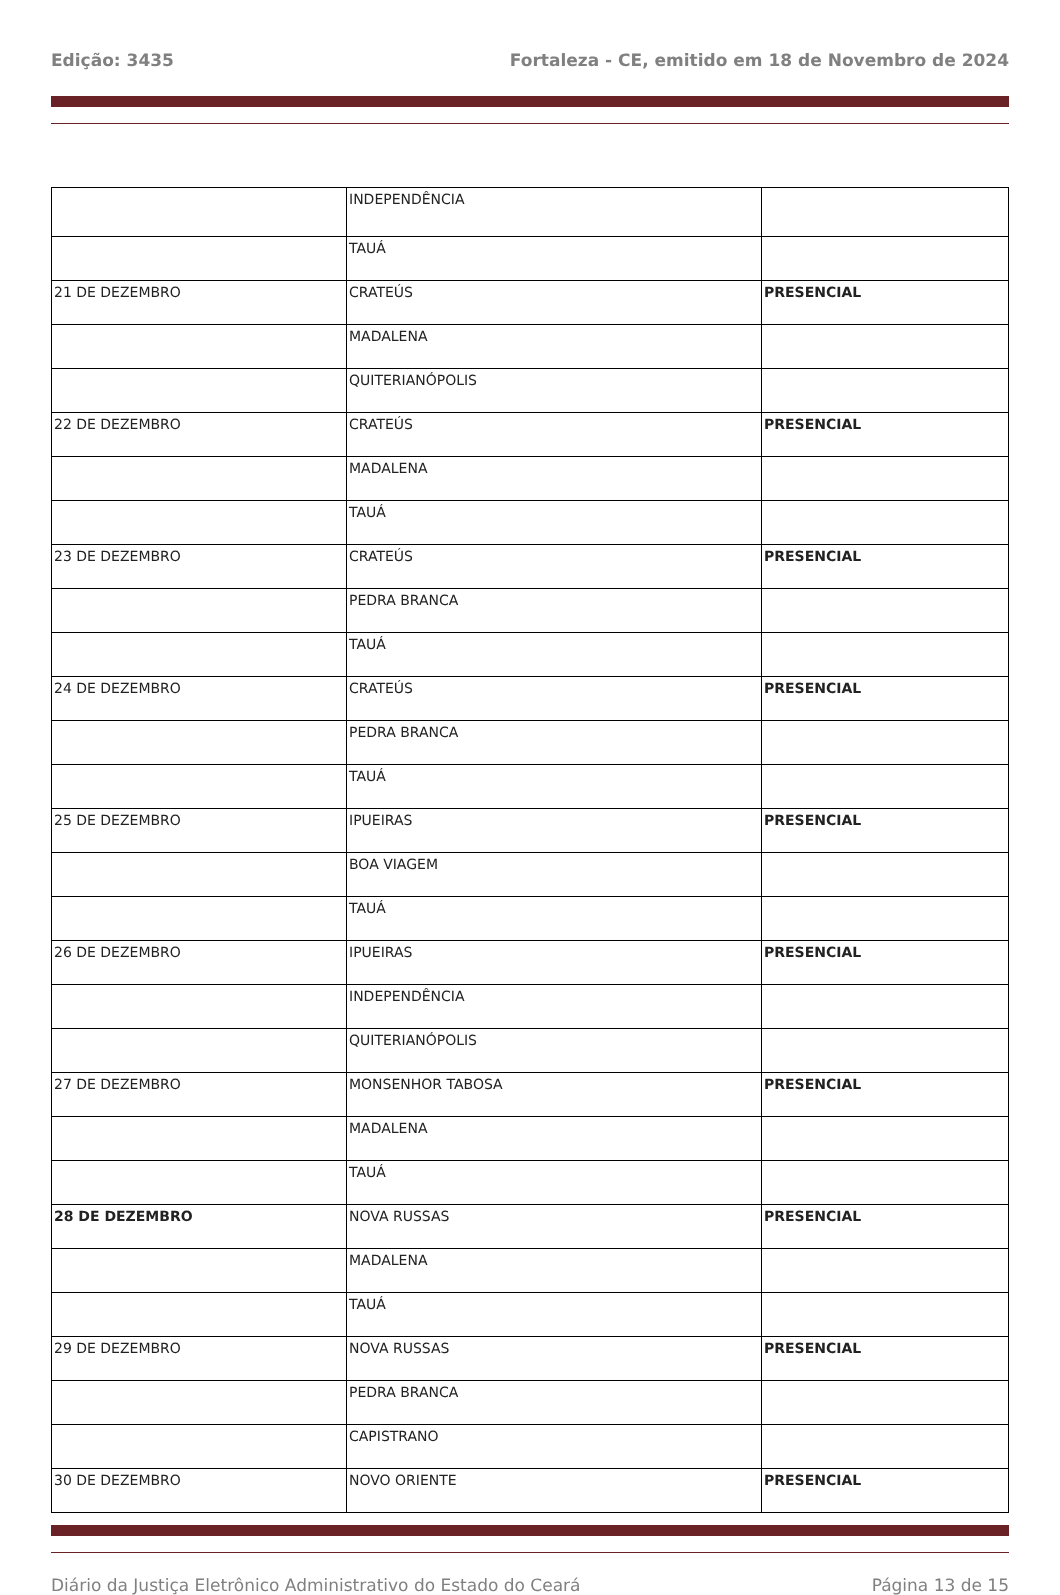Edição: 3435 Fortaleza - CE, emitido em 18 de Novembro de 2024
| | INDEPENDÊNCIA | |
| | TAUÁ | |
| 21 DE DEZEMBRO | CRATEÚS | PRESENCIAL |
| | MADALENA | |
| | QUITERIANÓPOLIS | |
| 22 DE DEZEMBRO | CRATEÚS | PRESENCIAL |
| | MADALENA | |
| | TAUÁ | |
| 23 DE DEZEMBRO | CRATEÚS | PRESENCIAL |
| | PEDRA BRANCA | |
| | TAUÁ | |
| 24 DE DEZEMBRO | CRATEÚS | PRESENCIAL |
| | PEDRA BRANCA | |
| | TAUÁ | |
| 25 DE DEZEMBRO | IPUEIRAS | PRESENCIAL |
| | BOA VIAGEM | |
| | TAUÁ | |
| 26 DE DEZEMBRO | IPUEIRAS | PRESENCIAL |
| | INDEPENDÊNCIA | |
| | QUITERIANÓPOLIS | |
| 27 DE DEZEMBRO | MONSENHOR TABOSA | PRESENCIAL |
| | MADALENA | |
| | TAUÁ | |
| 28 DE DEZEMBRO | NOVA RUSSAS | PRESENCIAL |
| | MADALENA | |
| | TAUÁ | |
| 29 DE DEZEMBRO | NOVA RUSSAS | PRESENCIAL |
| | PEDRA BRANCA | |
| | CAPISTRANO | |
| 30 DE DEZEMBRO | NOVO ORIENTE | PRESENCIAL |
Diário da Justiça Eletrônico Administrativo do Estado do Ceará Página 13 de 15